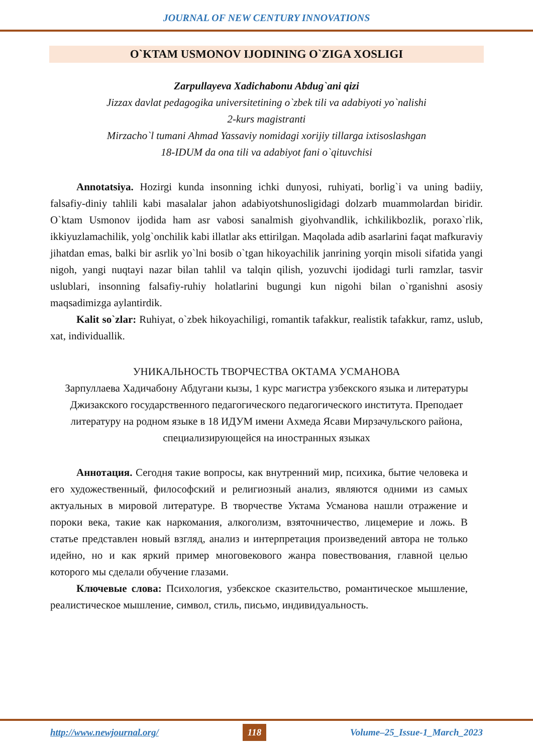JOURNAL OF NEW CENTURY INNOVATIONS
O`KTAM USMONOV IJODINING O`ZIGA XOSLIGI
Zarpullayeva Xadichabonu Abdug`ani qizi
Jizzax davlat pedagogika universitetining o`zbek tili va adabiyoti yo`nalishi
2-kurs magistranti
Mirzacho`l tumani Ahmad Yassaviy nomidagi xorijiy tillarga ixtisoslashgan
18-IDUM da ona tili va adabiyot fani o`qituvchisi
Annotatsiya. Hozirgi kunda insonning ichki dunyosi, ruhiyati, borlig`i va uning badiiy, falsafiy-diniy tahlili kabi masalalar jahon adabiyotshunosligidagi dolzarb muammolardan biridir. O`ktam Usmonov ijodida ham asr vabosi sanalmish giyohvandlik, ichkilikbozlik, poraxo`rlik, ikkiyuzlamachilik, yolg`onchilik kabi illatlar aks ettirilgan. Maqolada adib asarlarini faqat mafkuraviy jihatdan emas, balki bir asrlik yo`lni bosib o`tgan hikoyachilik janrining yorqin misoli sifatida yangi nigoh, yangi nuqtayi nazar bilan tahlil va talqin qilish, yozuvchi ijodidagi turli ramzlar, tasvir uslublari, insonning falsafiy-ruhiy holatlarini bugungi kun nigohi bilan o`rganishni asosiy maqsadimizga aylantirdik.
Kalit so`zlar: Ruhiyat, o`zbek hikoyachiligi, romantik tafakkur, realistik tafakkur, ramz, uslub, xat, individuallik.
УНИКАЛЬНОСТЬ ТВОРЧЕСТВА ОКТАМА УСМАНОВА
Зарпуллаева Хадичабону Абдугани кызы, 1 курс магистра узбекского языка и литературы Джизакского государственного педагогического педагогического института. Преподает литературу на родном языке в 18 ИДУМ имени Ахмеда Ясави Мирзачульского района, специализирующейся на иностранных языках
Аннотация. Сегодня такие вопросы, как внутренний мир, психика, бытие человека и его художественный, философский и религиозный анализ, являются одними из самых актуальных в мировой литературе. В творчестве Уктама Усманова нашли отражение и пороки века, такие как наркомания, алкоголизм, взяточничество, лицемерие и ложь. В статье представлен новый взгляд, анализ и интерпретация произведений автора не только идейно, но и как яркий пример многовекового жанра повествования, главной целью которого мы сделали обучение глазами.
Ключевые слова: Психология, узбекское сказительство, романтическое мышление, реалистическое мышление, символ, стиль, письмо, индивидуальность.
http://www.newjournal.org/ 118 Volume–25_Issue-1_March_2023